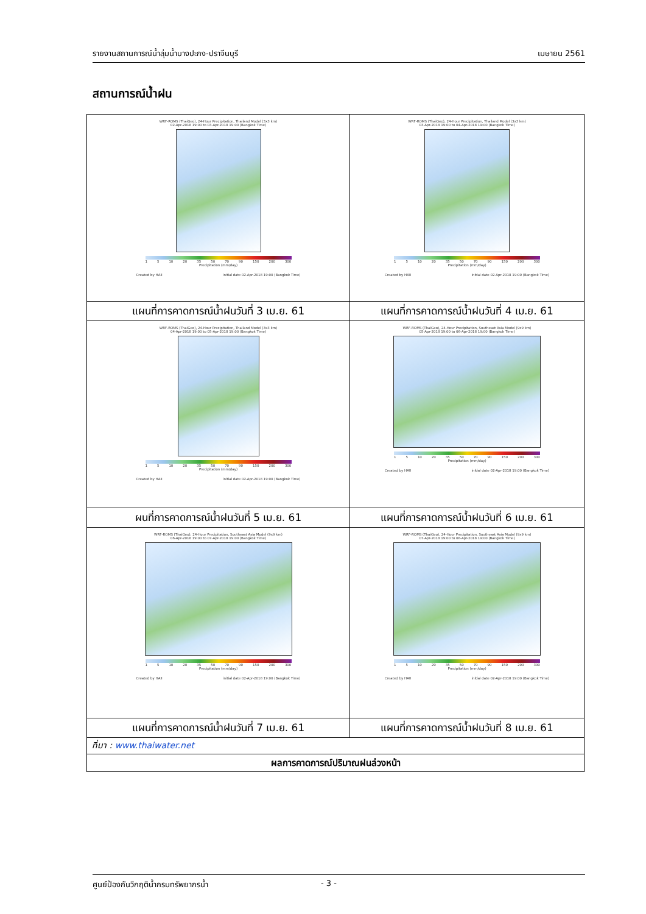รายงานสถานการณ์น้ำลุ่มน้ำบางปะกง-ปราจีนบุรี เมษายน 2561
สถานการณ์น้ำฝน
| WRF-ROMS (ThaiGeo), 24-Hour Precipitation, Thailand Model (3x3 km) 02-Apr-2018 19:00 to 03-Apr-2018 19:00 (Bangkok Time) 1 5 10 20 35 50 70 90 150 200 300 Precipitation (mm/day) Created by HAII initial date 02-Apr-2018 19:00 (Bangkok Time) | WRF-ROMS (ThaiGeo), 24-Hour Precipitation, Thailand Model (3x3 km) 03-Apr-2018 19:00 to 04-Apr-2018 19:00 (Bangkok Time) 1 5 10 20 35 50 70 90 150 200 300 Precipitation (mm/day) Created by HAII initial date 02-Apr-2018 19:00 (Bangkok Time) |
| แผนที่การคาดการณ์น้ำฝนวันที่ 3 เม.ย. 61 | แผนที่การคาดการณ์น้ำฝนวันที่ 4 เม.ย. 61 |
| WRF-ROMS (ThaiGeo), 24-Hour Precipitation, Thailand Model (3x3 km) 04-Apr-2018 19:00 to 05-Apr-2018 19:00 (Bangkok Time) 1 5 10 20 35 50 70 90 150 200 300 Precipitation (mm/day) Created by HAII initial date 02-Apr-2018 19:00 (Bangkok Time) | WRF-ROMS (ThaiGeo), 24-Hour Precipitation, Southeast Asia Model (9x9 km) 05-Apr-2018 19:00 to 06-Apr-2018 19:00 (Bangkok Time) 1 5 10 20 35 50 70 90 150 200 300 Precipitation (mm/day) Created by HAII initial date 02-Apr-2018 19:00 (Bangkok Time) |
| ผนที่การคาดการณ์น้ำฝนวันที่ 5 เม.ย. 61 | แผนที่การคาดการณ์น้ำฝนวันที่ 6 เม.ย. 61 |
| WRF-ROMS (ThaiGeo), 24-Hour Precipitation, Southeast Asia Model (9x9 km) 06-Apr-2018 19:00 to 07-Apr-2018 19:00 (Bangkok Time) 1 5 10 20 35 50 70 90 150 200 300 Precipitation (mm/day) Created by HAII initial date 02-Apr-2018 19:00 (Bangkok Time) | WRF-ROMS (ThaiGeo), 24-Hour Precipitation, Southeast Asia Model (9x9 km) 07-Apr-2018 19:00 to 08-Apr-2018 19:00 (Bangkok Time) 1 5 10 20 35 50 70 90 150 200 300 Precipitation (mm/day) Created by HAII initial date 02-Apr-2018 19:00 (Bangkok Time) |
| แผนที่การคาดการณ์น้ำฝนวันที่ 7 เม.ย. 61 | แผนที่การคาดการณ์น้ำฝนวันที่ 8 เม.ย. 61 |
| ที่มา : www.thaiwater.net | |
| ผลการคาดการณ์ปริมาณฝนล่วงหน้า | |
ศูนย์ป้องกันวิกฤติน้ำกรมทรัพยากรน้ำ - 3 -